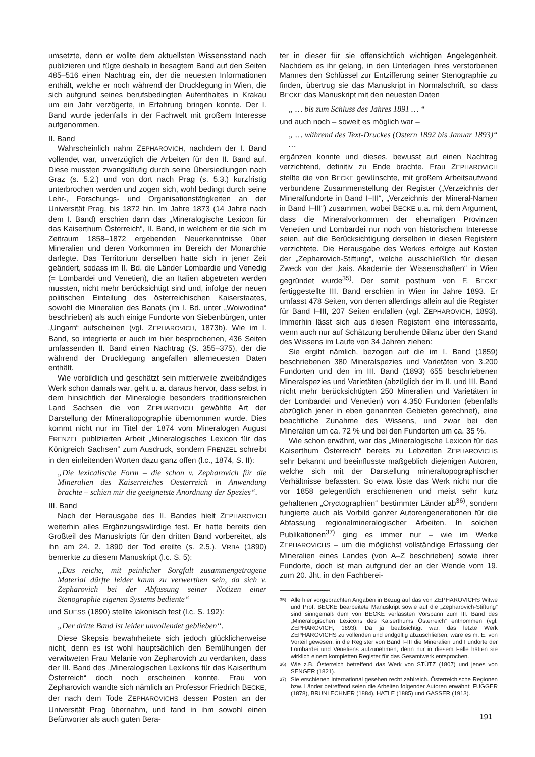umsetzte, denn er wollte dem aktuellsten Wissensstand nach publizieren und fügte deshalb in besagtem Band auf den Seiten 485–516 einen Nachtrag ein, der die neuesten Informationen enthält, welche er noch während der Drucklegung in Wien, die sich aufgrund seines berufsbedingten Aufenthaltes in Krakau um ein Jahr verzögerte, in Erfahrung bringen konnte. Der I. Band wurde jedenfalls in der Fachwelt mit großem Interesse aufgenommen.
II. Band
Wahrscheinlich nahm ZEPHAROVICH, nachdem der I. Band vollendet war, unverzüglich die Arbeiten für den II. Band auf. Diese mussten zwangsläufig durch seine Übersiedlungen nach Graz (s. 5.2.) und von dort nach Prag (s. 5.3.) kurzfristig unterbrochen werden und zogen sich, wohl bedingt durch seine Lehr-, Forschungs- und Organisationstätigkeiten an der Universität Prag, bis 1872 hin. Im Jahre 1873 (14 Jahre nach dem I. Band) erschien dann das „Mineralogische Lexicon für das Kaiserthum Österreich“, II. Band, in welchem er die sich im Zeitraum 1858–1872 ergebenden Neuerkenntnisse über Mineralien und deren Vorkommen im Bereich der Monarchie darlegte. Das Territorium derselben hatte sich in jener Zeit geändert, sodass im II. Bd. die Länder Lombardie und Venedig (= Lombardei und Venetien), die an Italien abgetreten werden mussten, nicht mehr berücksichtigt sind und, infolge der neuen politischen Einteilung des österreichischen Kaiserstaates, sowohl die Mineralien des Banats (im I. Bd. unter „Woiwodina“ beschrieben) als auch einige Fundorte von Siebenbürgen, unter „Ungarn“ aufscheinen (vgl. ZEPHAROVICH, 1873b). Wie im I. Band, so integrierte er auch im hier besprochenen, 436 Seiten umfassenden II. Band einen Nachtrag (S. 355–375), der die während der Drucklegung angefallen allerneuesten Daten enthält.
Wie vorbildlich und geschätzt sein mittlerweile zweibändiges Werk schon damals war, geht u. a. daraus hervor, dass selbst in dem hinsichtlich der Mineralogie besonders traditionsreichen Land Sachsen die von ZEPHAROVICH gewählte Art der Darstellung der Mineraltopographie übernommen wurde. Dies kommt nicht nur im Titel der 1874 vom Mineralogen August FRENZEL publizierten Arbeit „Mineralogisches Lexicon für das Königreich Sachsen“ zum Ausdruck, sondern FRENZEL schreibt in den einleitenden Worten dazu ganz offen (l.c., 1874, S. II):
„Die lexicalische Form – die schon v. Zepharovich für die Mineralien des Kaiserreiches Oesterreich in Anwendung brachte – schien mir die geeignetste Anordnung der Spezies“.
III. Band
Nach der Herausgabe des II. Bandes hielt ZEPHAROVICH weiterhin alles Ergänzungswürdige fest. Er hatte bereits den Großteil des Manuskripts für den dritten Band vorbereitet, als ihn am 24. 2. 1890 der Tod ereilte (s. 2.5.). VRBA (1890) bemerkte zu diesem Manuskript (l.c. S. 5):
„Das reiche, mit peinlicher Sorgfalt zusammengetragene Material dürfte leider kaum zu verwerthen sein, da sich v. Zepharovich bei der Abfassung seiner Notizen einer Stenographie eigenen Systems bediente“
und SUESS (1890) stellte lakonisch fest (l.c. S. 192):
„Der dritte Band ist leider unvollendet geblieben“.
Diese Skepsis bewahrheitete sich jedoch glücklicherweise nicht, denn es ist wohl hauptsächlich den Bemühungen der verwitweten Frau Melanie von Zepharovich zu verdanken, dass der III. Band des „Mineralogischen Lexikons für das Kaiserthum Österreich“ doch noch erscheinen konnte. Frau von Zepharovich wandte sich nämlich an Professor Friedrich BECKE, der nach dem Tode ZEPHAROVICHS dessen Posten an der Universität Prag übernahm, und fand in ihm sowohl einen Befürworter als auch guten Bera-
ter in dieser für sie offensichtlich wichtigen Angelegenheit. Nachdem es ihr gelang, in den Unterlagen ihres verstorbenen Mannes den Schlüssel zur Entzifferung seiner Stenographie zu finden, übertrug sie das Manuskript in Normalschrift, so dass BECKE das Manuskript mit den neuesten Daten
„ … bis zum Schluss des Jahres 1891 … “
und auch noch – soweit es möglich war –
„ … während des Text-Druckes (Ostern 1892 bis Januar 1893)“ …
ergänzen konnte und dieses, bewusst auf einen Nachtrag verzichtend, definitiv zu Ende brachte. Frau ZEPHAROVICH stellte die von BECKE gewünschte, mit großem Arbeitsaufwand verbundene Zusammenstellung der Register („Verzeichnis der Mineralfundorte in Band I–III“, „Verzeichnis der Mineral-Namen in Band I–III“) zusammen, wobei BECKE u.a. mit dem Argument, dass die Mineralvorkommen der ehemaligen Provinzen Venetien und Lombardei nur noch von historischem Interesse seien, auf die Berücksichtigung derselben in diesen Registern verzichtete. Die Herausgabe des Werkes erfolgte auf Kosten der „Zepharovich-Stiftung“, welche ausschließlich für diesen Zweck von der „kais. Akademie der Wissenschaften“ in Wien gegründet wurde<sup>35)</sup>. Der somit posthum von F. BECKE fertiggestellte III. Band erschien in Wien im Jahre 1893. Er umfasst 478 Seiten, von denen allerdings allein auf die Register für Band I–III, 207 Seiten entfallen (vgl. ZEPHAROVICH, 1893). Immerhin lässt sich aus diesen Registern eine interessante, wenn auch nur auf Schätzung beruhende Bilanz über den Stand des Wissens im Laufe von 34 Jahren ziehen:
Sie ergibt nämlich, bezogen auf die im I. Band (1859) beschriebenen 380 Mineralspezies und Varietäten von 3.200 Fundorten und den im III. Band (1893) 655 beschriebenen Mineralspezies und Varietäten (abzüglich der im II. und III. Band nicht mehr berücksichtigten 250 Mineralien und Varietäten in der Lombardei und Venetien) von 4.350 Fundorten (ebenfalls abzüglich jener in eben genannten Gebieten gerechnet), eine beachtliche Zunahme des Wissens, und zwar bei den Mineralien um ca. 72 % und bei den Fundorten um ca. 35 %.
Wie schon erwähnt, war das „Mineralogische Lexicon für das Kaiserthum Österreich“ bereits zu Lebzeiten ZEPHAROVICHS sehr bekannt und beeinflusste maßgeblich diejenigen Autoren, welche sich mit der Darstellung mineraltopographischer Verhältnisse befassten. So etwa löste das Werk nicht nur die vor 1858 gelegentlich erschienenen und meist sehr kurz gehaltenen „Oryctographien“ bestimmter Länder ab<sup>36)</sup>, sondern fungierte auch als Vorbild ganzer Autorengenerationen für die Abfassung regionalmineralogischer Arbeiten. In solchen Publikationen<sup>37)</sup> ging es immer nur – wie im Werke ZEPHAROVICHS – um die möglichst vollständige Erfassung der Mineralien eines Landes (von A–Z beschrieben) sowie ihrer Fundorte, doch ist man aufgrund der an der Wende vom 19. zum 20. Jht. in den Fachberei-
35)
Alle hier vorgebrachten Angaben in Bezug auf das von ZEPHAROVICHS Witwe und Prof. BECKE bearbeitete Manuskript sowie auf die „Zepharovich-Stiftung“ sind sinngemäß dem von BECKE verfassten Vorspann zum III. Band des „Mineralogischen Lexicons des Kaiserthums Österreich“ entnommen (vgl. ZEPHAROVICH, 1893). Da ja beabsichtigt war, das letzte Werk ZEPHAROVICHS zu vollenden und endgültig abzuschließen, wäre es m. E. von Vorteil gewesen, in die Register von Band I–III die Mineralien und Fundorte der Lombardei und Venetiens aufzunehmen, denn nur in diesem Falle hätten sie wirklich einem kompletten Register für das Gesamtwerk entsprochen.
36)
Wie z.B. Österreich betreffend das Werk von STÜTZ (1807) und jenes von SENGER (1821).
37)
Sie erschienen international gesehen recht zahlreich. Österreichische Regionen bzw. Länder betreffend seien die Arbeiten folgender Autoren erwähnt: FUGGER (1878), BRUNLECHNER (1884), HATLE (1885) und GASSER (1913).
191